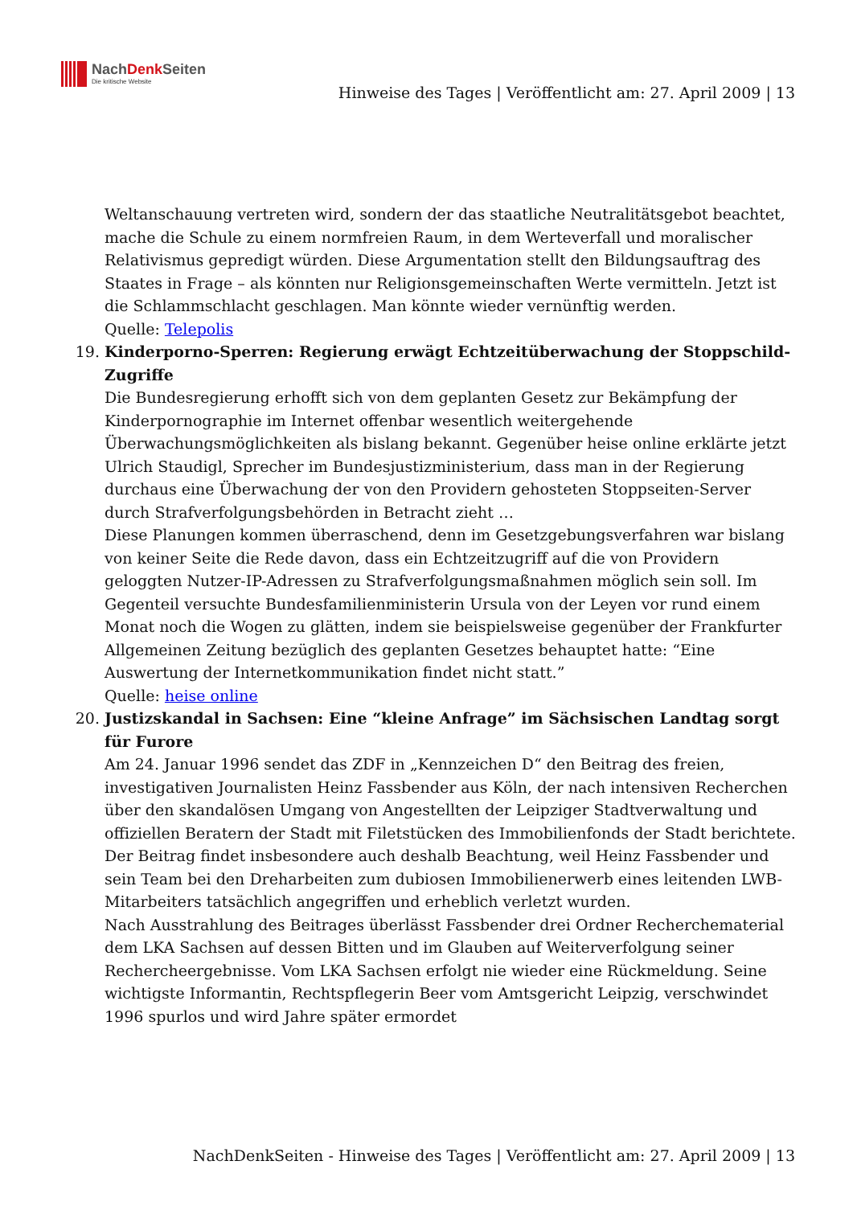NachDenk Seiten
Die kritische Website
Hinweise des Tages | Veröffentlicht am: 27. April 2009 | 13
Weltanschauung vertreten wird, sondern der das staatliche Neutralitätsgebot beachtet, mache die Schule zu einem normfreien Raum, in dem Werteverfall und moralischer Relativismus gepredigt würden. Diese Argumentation stellt den Bildungsauftrag des Staates in Frage – als könnten nur Religionsgemeinschaften Werte vermitteln. Jetzt ist die Schlammschlacht geschlagen. Man könnte wieder vernünftig werden.
Quelle: Telepolis
19. Kinderporno-Sperren: Regierung erwägt Echtzeitüberwachung der Stoppschild-Zugriffe
Die Bundesregierung erhofft sich von dem geplanten Gesetz zur Bekämpfung der Kinderpornographie im Internet offenbar wesentlich weitergehende Überwachungsmöglichkeiten als bislang bekannt. Gegenüber heise online erklärte jetzt Ulrich Staudigl, Sprecher im Bundesjustizministerium, dass man in der Regierung durchaus eine Überwachung der von den Providern gehosteten Stoppseiten-Server durch Strafverfolgungsbehörden in Betracht zieht …
Diese Planungen kommen überraschend, denn im Gesetzgebungsverfahren war bislang von keiner Seite die Rede davon, dass ein Echtzeitzugriff auf die von Providern geloggten Nutzer-IP-Adressen zu Strafverfolgungsmaßnahmen möglich sein soll. Im Gegenteil versuchte Bundesfamilienministerin Ursula von der Leyen vor rund einem Monat noch die Wogen zu glätten, indem sie beispielsweise gegenüber der Frankfurter Allgemeinen Zeitung bezüglich des geplanten Gesetzes behauptet hatte: “Eine Auswertung der Internetkommunikation findet nicht statt.”
Quelle: heise online
20. Justizskandal in Sachsen: Eine “kleine Anfrage” im Sächsischen Landtag sorgt für Furore
Am 24. Januar 1996 sendet das ZDF in „Kennzeichen D“ den Beitrag des freien, investigativen Journalisten Heinz Fassbender aus Köln, der nach intensiven Recherchen über den skandalösen Umgang von Angestellten der Leipziger Stadtverwaltung und offiziellen Beratern der Stadt mit Filetstücken des Immobilienfonds der Stadt berichtete. Der Beitrag findet insbesondere auch deshalb Beachtung, weil Heinz Fassbender und sein Team bei den Dreharbeiten zum dubiosen Immobilienerwerb eines leitenden LWB-Mitarbeiters tatsächlich angegriffen und erheblich verletzt wurden.
Nach Ausstrahlung des Beitrages überlässt Fassbender drei Ordner Recherchematerial dem LKA Sachsen auf dessen Bitten und im Glauben auf Weiterverfolgung seiner Rechercheergebnisse. Vom LKA Sachsen erfolgt nie wieder eine Rückmeldung. Seine wichtigste Informantin, Rechtspflegerin Beer vom Amtsgericht Leipzig, verschwindet 1996 spurlos und wird Jahre später ermordet
NachDenkSeiten - Hinweise des Tages | Veröffentlicht am: 27. April 2009 | 13